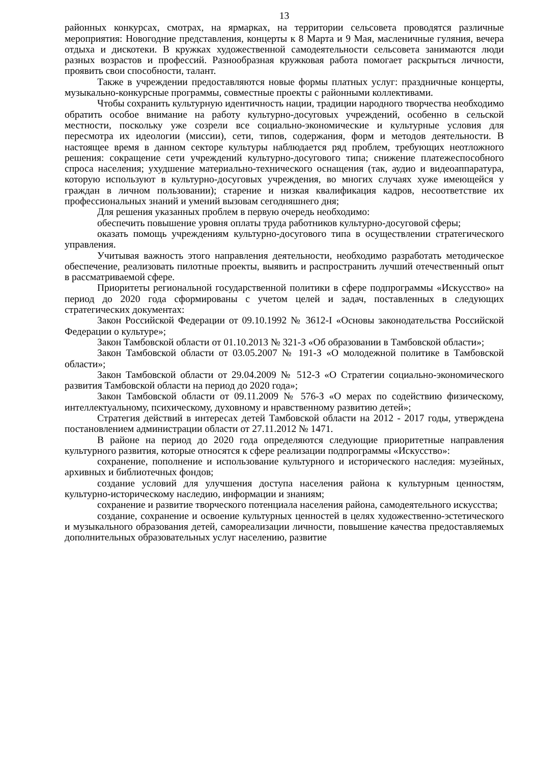13
районных конкурсах, смотрах, на ярмарках, на территории сельсовета проводятся различные мероприятия: Новогодние представления, концерты к 8 Марта и 9 Мая, масленичные гуляния, вечера отдыха и дискотеки. В кружках художественной самодеятельности сельсовета занимаются люди разных возрастов и профессий. Разнообразная кружковая работа помогает раскрыться личности, проявить свои способности, талант.
Также в учреждении предоставляются новые формы платных услуг: праздничные концерты, музыкально-конкурсные программы, совместные проекты с районными коллективами.
Чтобы сохранить культурную идентичность нации, традиции народного творчества необходимо обратить особое внимание на работу культурно-досуговых учреждений, особенно в сельской местности, поскольку уже созрели все социально-экономические и культурные условия для пересмотра их идеологии (миссии), сети, типов, содержания, форм и методов деятельности. В настоящее время в данном секторе культуры наблюдается ряд проблем, требующих неотложного решения: сокращение сети учреждений культурно-досугового типа; снижение платежеспособного спроса населения; ухудшение материально-технического оснащения (так, аудио и видеоаппаратура, которую используют в культурно-досуговых учреждения, во многих случаях хуже имеющейся у граждан в личном пользовании); старение и низкая квалификация кадров, несоответствие их профессиональных знаний и умений вызовам сегодняшнего дня;
Для решения указанных проблем в первую очередь необходимо:
обеспечить повышение уровня оплаты труда работников культурно-досуговой сферы;
оказать помощь учреждениям культурно-досугового типа в осуществлении стратегического управления.
Учитывая важность этого направления деятельности, необходимо разработать методическое обеспечение, реализовать пилотные проекты, выявить и распространить лучший отечественный опыт в рассматриваемой сфере.
Приоритеты региональной государственной политики в сфере подпрограммы «Искусство» на период до 2020 года сформированы с учетом целей и задач, поставленных в следующих стратегических документах:
Закон Российской Федерации от 09.10.1992 № 3612-I «Основы законодательства Российской Федерации о культуре»;
Закон Тамбовской области от 01.10.2013 № 321-З «Об образовании в Тамбовской области»;
Закон Тамбовской области от 03.05.2007 № 191-З «О молодежной политике в Тамбовской области»;
Закон Тамбовской области от 29.04.2009 № 512-З «О Стратегии социально-экономического развития Тамбовской области на период до 2020 года»;
Закон Тамбовской области от 09.11.2009 № 576-З «О мерах по содействию физическому, интеллектуальному, психическому, духовному и нравственному развитию детей»;
Стратегия действий в интересах детей Тамбовской области на 2012 - 2017 годы, утверждена постановлением администрации области от 27.11.2012 № 1471.
В районе на период до 2020 года определяются следующие приоритетные направления культурного развития, которые относятся к сфере реализации подпрограммы «Искусство»:
сохранение, пополнение и использование культурного и исторического наследия: музейных, архивных и библиотечных фондов;
создание условий для улучшения доступа населения района к культурным ценностям, культурно-историческому наследию, информации и знаниям;
сохранение и развитие творческого потенциала населения района, самодеятельного искусства;
создание, сохранение и освоение культурных ценностей в целях художественно-эстетического и музыкального образования детей, самореализации личности, повышение качества предоставляемых дополнительных образовательных услуг населению, развитие